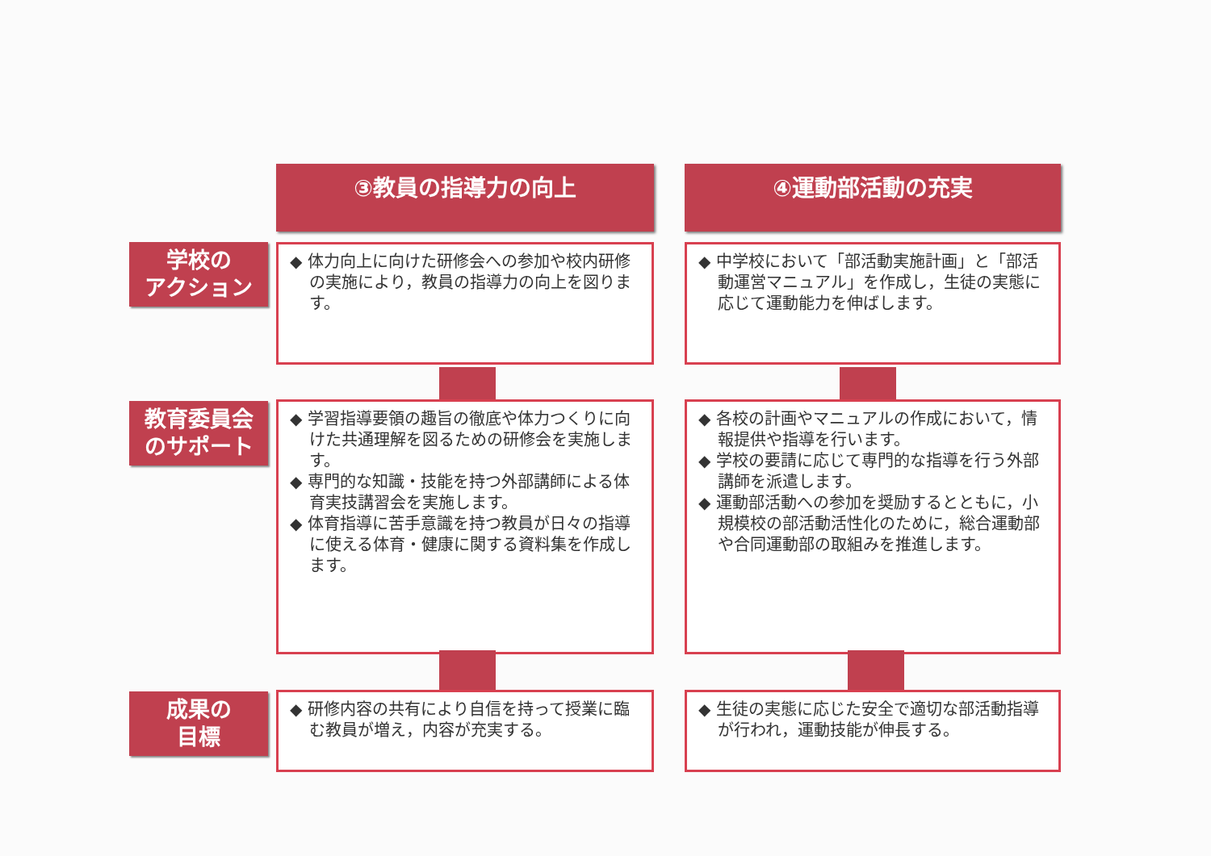③教員の指導力の向上 ④運動部活動の充実
学校の
アクション
教育委員会
のサポート
成果の
目標
◆ 体力向上に向けた研修会への参加や校内研修の実施により，教員の指導力の向上を図ります。
◆ 中学校において「部活動実施計画」と「部活動運営マニュアル」を作成し，生徒の実態に応じて運動能力を伸ばします。
◆ 学習指導要領の趣旨の徹底や体力つくりに向けた共通理解を図るための研修会を実施します。
◆ 専門的な知識・技能を持つ外部講師による体育実技講習会を実施します。
◆ 体育指導に苦手意識を持つ教員が日々の指導に使える体育・健康に関する資料集を作成します。
◆ 各校の計画やマニュアルの作成において，情報提供や指導を行います。
◆ 学校の要請に応じて専門的な指導を行う外部講師を派遣します。
◆ 運動部活動への参加を奨励するとともに，小規模校の部活動活性化のために，総合運動部や合同運動部の取組みを推進します。
◆ 研修内容の共有により自信を持って授業に臨む教員が増え，内容が充実する。
◆ 生徒の実態に応じた安全で適切な部活動指導が行われ，運動技能が伸長する。